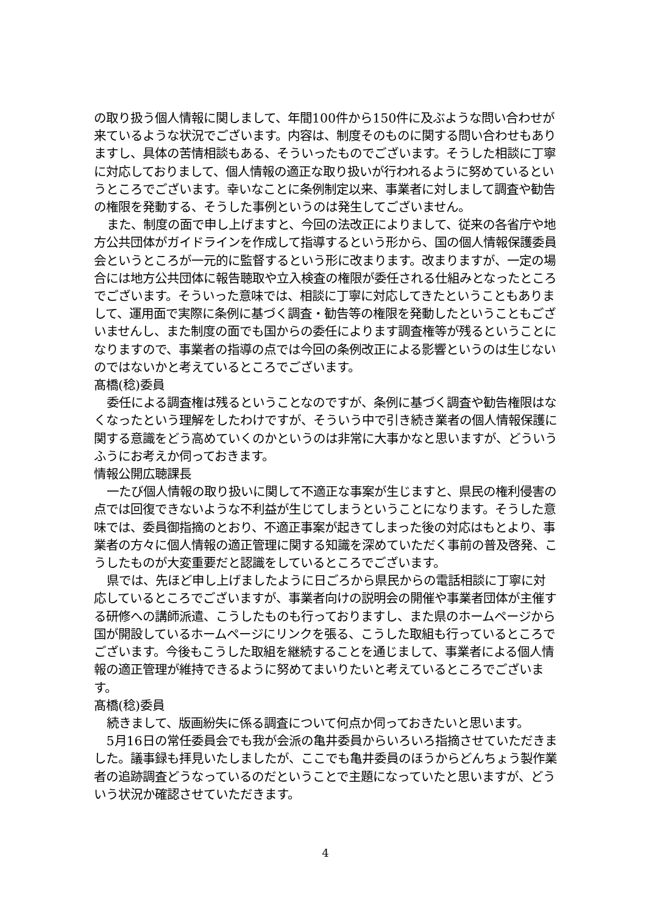の取り扱う個人情報に関しまして、年間100件から150件に及ぶような問い合わせが来ているような状況でございます。内容は、制度そのものに関する問い合わせもありますし、具体の苦情相談もある、そういったものでございます。そうした相談に丁寧に対応しておりまして、個人情報の適正な取り扱いが行われるように努めているというところでございます。幸いなことに条例制定以来、事業者に対しまして調査や勧告の権限を発動する、そうした事例というのは発生してございません。
また、制度の面で申し上げますと、今回の法改正によりまして、従来の各省庁や地方公共団体がガイドラインを作成して指導するという形から、国の個人情報保護委員会というところが一元的に監督するという形に改まります。改まりますが、一定の場合には地方公共団体に報告聴取や立入検査の権限が委任される仕組みとなったところでございます。そういった意味では、相談に丁寧に対応してきたということもありまして、運用面で実際に条例に基づく調査・勧告等の権限を発動したということもございませんし、また制度の面でも国からの委任によります調査権等が残るということになりますので、事業者の指導の点では今回の条例改正による影響というのは生じないのではないかと考えているところでございます。
髙橋(稔)委員
委任による調査権は残るということなのですが、条例に基づく調査や勧告権限はなくなったという理解をしたわけですが、そういう中で引き続き業者の個人情報保護に関する意識をどう高めていくのかというのは非常に大事かなと思いますが、どういうふうにお考えか伺っておきます。
情報公開広聴課長
一たび個人情報の取り扱いに関して不適正な事案が生じますと、県民の権利侵害の点では回復できないような不利益が生じてしまうということになります。そうした意味では、委員御指摘のとおり、不適正事案が起きてしまった後の対応はもとより、事業者の方々に個人情報の適正管理に関する知識を深めていただく事前の普及啓発、こうしたものが大変重要だと認識をしているところでございます。
県では、先ほど申し上げましたように日ごろから県民からの電話相談に丁寧に対応しているところでございますが、事業者向けの説明会の開催や事業者団体が主催する研修への講師派遣、こうしたものも行っておりますし、また県のホームページから国が開設しているホームページにリンクを張る、こうした取組も行っているところでございます。今後もこうした取組を継続することを通じまして、事業者による個人情報の適正管理が維持できるように努めてまいりたいと考えているところでございます。
髙橋(稔)委員
続きまして、版画紛失に係る調査について何点か伺っておきたいと思います。
5月16日の常任委員会でも我が会派の亀井委員からいろいろ指摘させていただきました。議事録も拝見いたしましたが、ここでも亀井委員のほうからどんちょう製作業者の追跡調査どうなっているのだということで主題になっていたと思いますが、どういう状況か確認させていただきます。
4